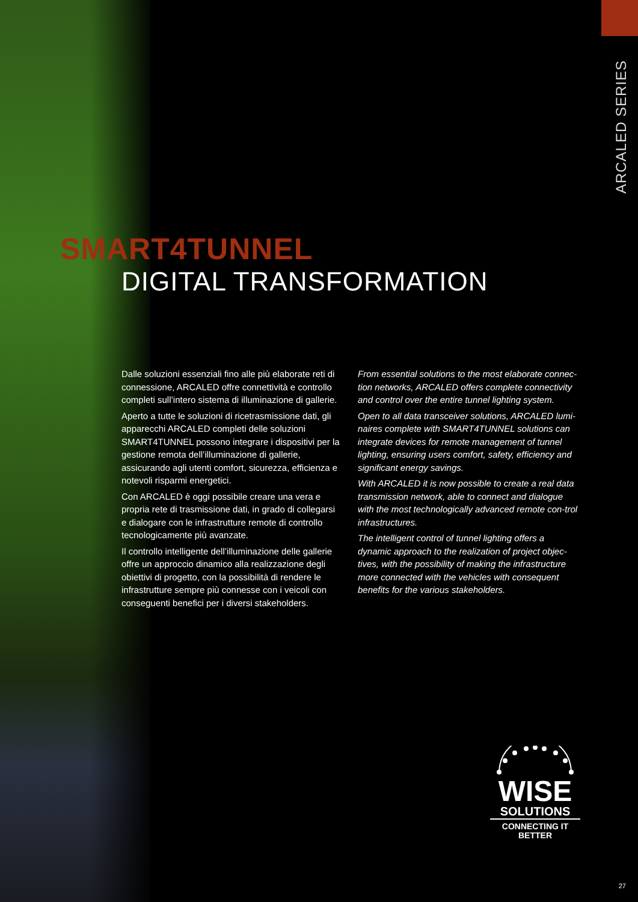ARCALED SERIES
SMART4TUNNEL
DIGITAL TRANSFORMATION
Dalle soluzioni essenziali fino alle più elaborate reti di connessione, ARCALED offre connettività e controllo completi sull’intero sistema di illuminazione di gallerie.
Aperto a tutte le soluzioni di ricetrasmissione dati, gli apparecchi ARCALED completi delle soluzioni SMART4TUNNEL possono integrare i dispositivi per la gestione remota dell’illuminazione di gallerie, assicurando agli utenti comfort, sicurezza, efficienza e notevoli risparmi energetici.
Con ARCALED è oggi possibile creare una vera e propria rete di trasmissione dati, in grado di collegarsi e dialogare con le infrastrutture remote di controllo tecnologicamente più avanzate.
Il controllo intelligente dell’illuminazione delle gallerie offre un approccio dinamico alla realizzazione degli obiettivi di progetto, con la possibilità di rendere le infrastrutture sempre più connesse con i veicoli con conseguenti benefici per i diversi stakeholders.
From essential solutions to the most elaborate connec-tion networks, ARCALED offers complete connectivity and control over the entire tunnel lighting system.
Open to all data transceiver solutions, ARCALED lumi-naires complete with SMART4TUNNEL solutions can integrate devices for remote management of tunnel lighting, ensuring users comfort, safety, efficiency and significant energy savings.
With ARCALED it is now possible to create a real data transmission network, able to connect and dialogue with the most technologically advanced remote con-trol infrastructures.
The intelligent control of tunnel lighting offers a dynamic approach to the realization of project objec-tives, with the possibility of making the infrastructure more connected with the vehicles with consequent benefits for the various stakeholders.
WISE
SOLUTIONS
CONNECTING IT
BETTER
27